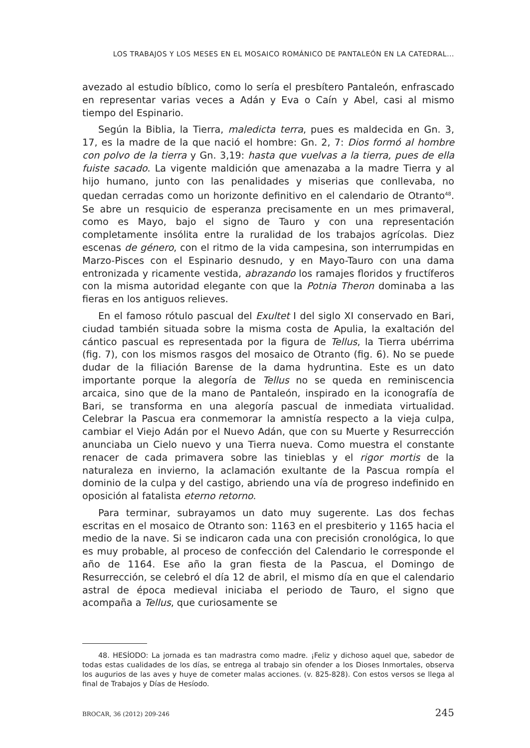LOS TRABAJOS Y LOS MESES EN EL MOSAICO ROMÁNICO DE PANTALEÓN EN LA CATEDRAL...
avezado al estudio bíblico, como lo sería el presbítero Pantaleón, enfrascado en representar varias veces a Adán y Eva o Caín y Abel, casi al mismo tiempo del Espinario.
Según la Biblia, la Tierra, maledicta terra, pues es maldecida en Gn. 3, 17, es la madre de la que nació el hombre: Gn. 2, 7: Dios formó al hombre con polvo de la tierra y Gn. 3,19: hasta que vuelvas a la tierra, pues de ella fuiste sacado. La vigente maldición que amenazaba a la madre Tierra y al hijo humano, junto con las penalidades y miserias que conllevaba, no quedan cerradas como un horizonte definitivo en el calendario de Otranto<sup>48</sup>. Se abre un resquicio de esperanza precisamente en un mes primaveral, como es Mayo, bajo el signo de Tauro y con una representación completamente insólita entre la ruralidad de los trabajos agrícolas. Diez escenas de género, con el ritmo de la vida campesina, son interrumpidas en Marzo-Pisces con el Espinario desnudo, y en Mayo-Tauro con una dama entronizada y ricamente vestida, abrazando los ramajes floridos y fructíferos con la misma autoridad elegante con que la Potnia Theron dominaba a las fieras en los antiguos relieves.
En el famoso rótulo pascual del Exultet I del siglo XI conservado en Bari, ciudad también situada sobre la misma costa de Apulia, la exaltación del cántico pascual es representada por la figura de Tellus, la Tierra ubérrima (fig. 7), con los mismos rasgos del mosaico de Otranto (fig. 6). No se puede dudar de la filiación Barense de la dama hydruntina. Este es un dato importante porque la alegoría de Tellus no se queda en reminiscencia arcaica, sino que de la mano de Pantaleón, inspirado en la iconografía de Bari, se transforma en una alegoría pascual de inmediata virtualidad. Celebrar la Pascua era conmemorar la amnistía respecto a la vieja culpa, cambiar el Viejo Adán por el Nuevo Adán, que con su Muerte y Resurrección anunciaba un Cielo nuevo y una Tierra nueva. Como muestra el constante renacer de cada primavera sobre las tinieblas y el rigor mortis de la naturaleza en invierno, la aclamación exultante de la Pascua rompía el dominio de la culpa y del castigo, abriendo una vía de progreso indefinido en oposición al fatalista eterno retorno.
Para terminar, subrayamos un dato muy sugerente. Las dos fechas escritas en el mosaico de Otranto son: 1163 en el presbiterio y 1165 hacia el medio de la nave. Si se indicaron cada una con precisión cronológica, lo que es muy probable, al proceso de confección del Calendario le corresponde el año de 1164. Ese año la gran fiesta de la Pascua, el Domingo de Resurrección, se celebró el día 12 de abril, el mismo día en que el calendario astral de época medieval iniciaba el periodo de Tauro, el signo que acompaña a Tellus, que curiosamente se
48. HESÍODO: La jornada es tan madrastra como madre. ¡Feliz y dichoso aquel que, sabedor de todas estas cualidades de los días, se entrega al trabajo sin ofender a los Dioses Inmortales, observa los augurios de las aves y huye de cometer malas acciones. (v. 825-828). Con estos versos se llega al final de Trabajos y Días de Hesíodo.
BROCAR, 36 (2012) 209-246 245